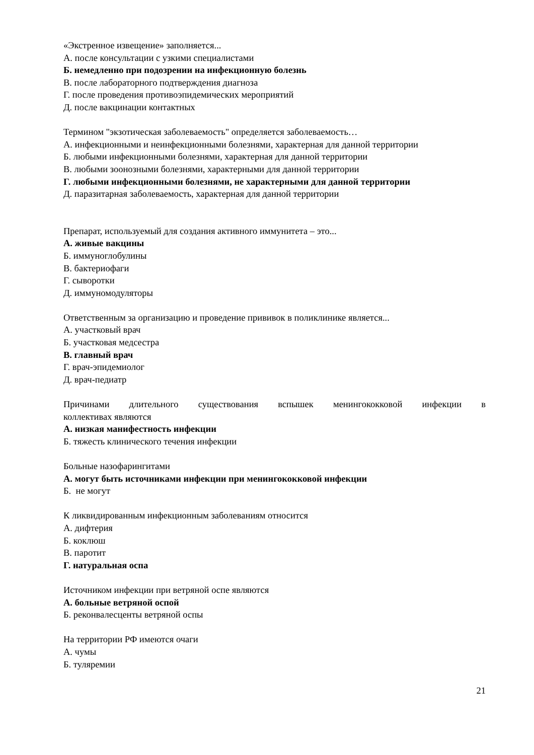«Экстренное извещение» заполняется...
А. после консультации с узкими специалистами
Б. немедленно при подозрении на инфекционную болезнь
В. после лабораторного подтверждения диагноза
Г. после проведения противоэпидемических мероприятий
Д. после вакцинации контактных
Термином "экзотическая заболеваемость" определяется заболеваемость…
А. инфекционными и неинфекционными болезнями, характерная для данной территории
Б. любыми инфекционными болезнями, характерная для данной территории
В. любыми зоонозными болезнями, характерными для данной территории
Г. любыми инфекционными болезнями, не характерными для данной территории
Д. паразитарная заболеваемость, характерная для данной территории
Препарат, используемый для создания активного иммунитета – это...
А. живые вакцины
Б. иммуноглобулины
В. бактериофаги
Г. сыворотки
Д. иммуномодуляторы
Ответственным за организацию и проведение прививок в поликлинике является...
А. участковый врач
Б. участковая медсестра
В. главный врач
Г. врач-эпидемиолог
Д. врач-педиатр
Причинами длительного существования вспышек менингококковой инфекции в
коллективах являются
А. низкая манифестность инфекции
Б. тяжесть клинического течения инфекции
Больные назофарингитами
А. могут быть источниками инфекции при менингококковой инфекции
Б. не могут
К ликвидированным инфекционным заболеваниям относится
А. дифтерия
Б. коклюш
В. паротит
Г. натуральная оспа
Источником инфекции при ветряной оспе являются
А. больные ветряной оспой
Б. реконвалесценты ветряной оспы
На территории РФ имеются очаги
А. чумы
Б. туляремии
21